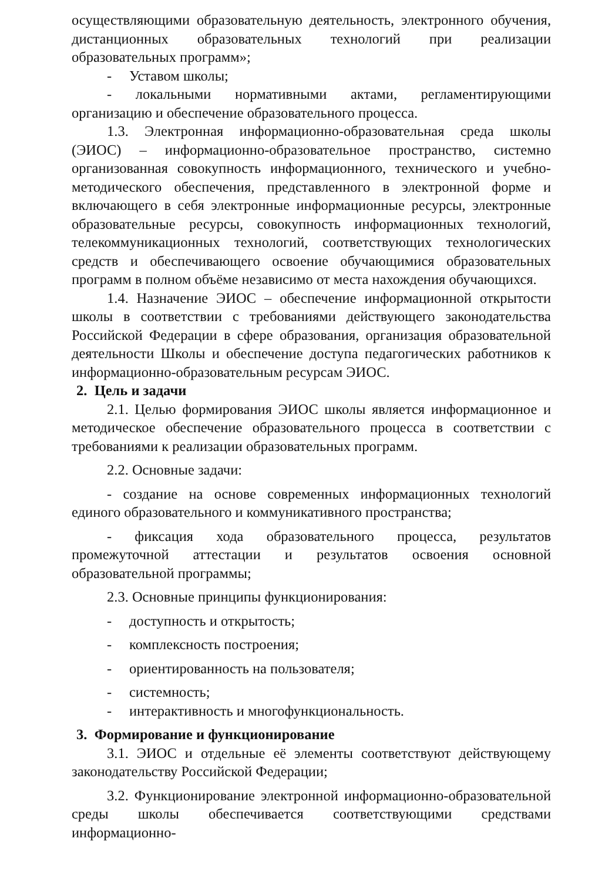осуществляющими образовательную деятельность, электронного обучения, дистанционных образовательных технологий при реализации образовательных программ»;
- Уставом школы;
- локальными нормативными актами, регламентирующими организацию и обеспечение образовательного процесса.
1.3. Электронная информационно-образовательная среда школы (ЭИОС) – информационно-образовательное пространство, системно организованная совокупность информационного, технического и учебно- методического обеспечения, представленного в электронной форме и включающего в себя электронные информационные ресурсы, электронные образовательные ресурсы, совокупность информационных технологий, телекоммуникационных технологий, соответствующих технологических средств и обеспечивающего освоение обучающимися образовательных программ в полном объёме независимо от места нахождения обучающихся.
1.4. Назначение ЭИОС – обеспечение информационной открытости школы в соответствии с требованиями действующего законодательства Российской Федерации в сфере образования, организация образовательной деятельности Школы и обеспечение доступа педагогических работников к информационно-образовательным ресурсам ЭИОС.
2. Цель и задачи
2.1. Целью формирования ЭИОС школы является информационное и методическое обеспечение образовательного процесса в соответствии с требованиями к реализации образовательных программ.
2.2. Основные задачи:
- создание на основе современных информационных технологий единого образовательного и коммуникативного пространства;
- фиксация хода образовательного процесса, результатов промежуточной аттестации и результатов освоения основной образовательной программы;
2.3. Основные принципы функционирования:
- доступность и открытость;
- комплексность построения;
- ориентированность на пользователя;
- системность;
- интерактивность и многофункциональность.
3. Формирование и функционирование
3.1. ЭИОС и отдельные её элементы соответствуют действующему законодательству Российской Федерации;
3.2. Функционирование электронной информационно-образовательной среды школы обеспечивается соответствующими средствами информационно-